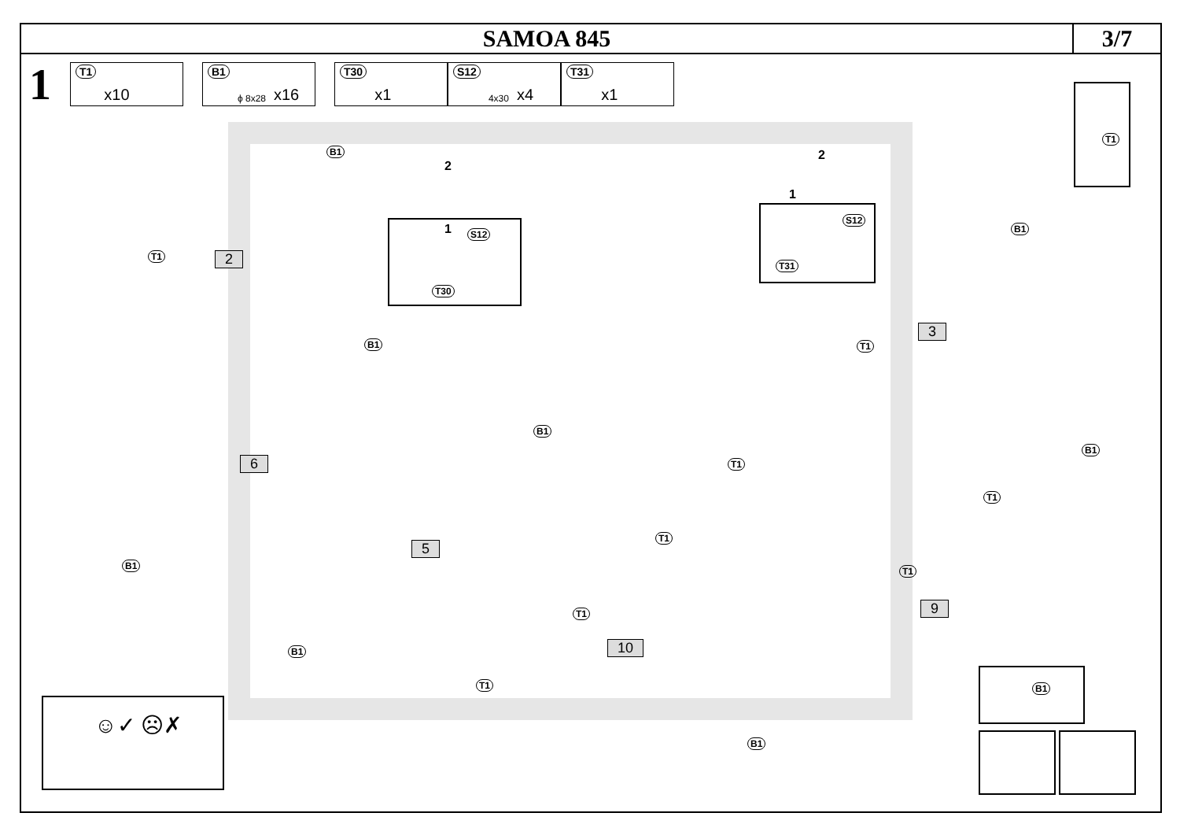SAMOA 845 3/7
1
T1 x10
B1 ϕ 8x28 x16
T30 x1
S12 4x30 x4
T31 x1
2
3
6
5
10
9
B1
T1
S12
T30
S12
T31
B1
T1
T1
B1
B1
B1
B1
T1
T1
T1
T1
B1
T1
T1
B1
B1
1
1
2
2
☺✓ ☹✗